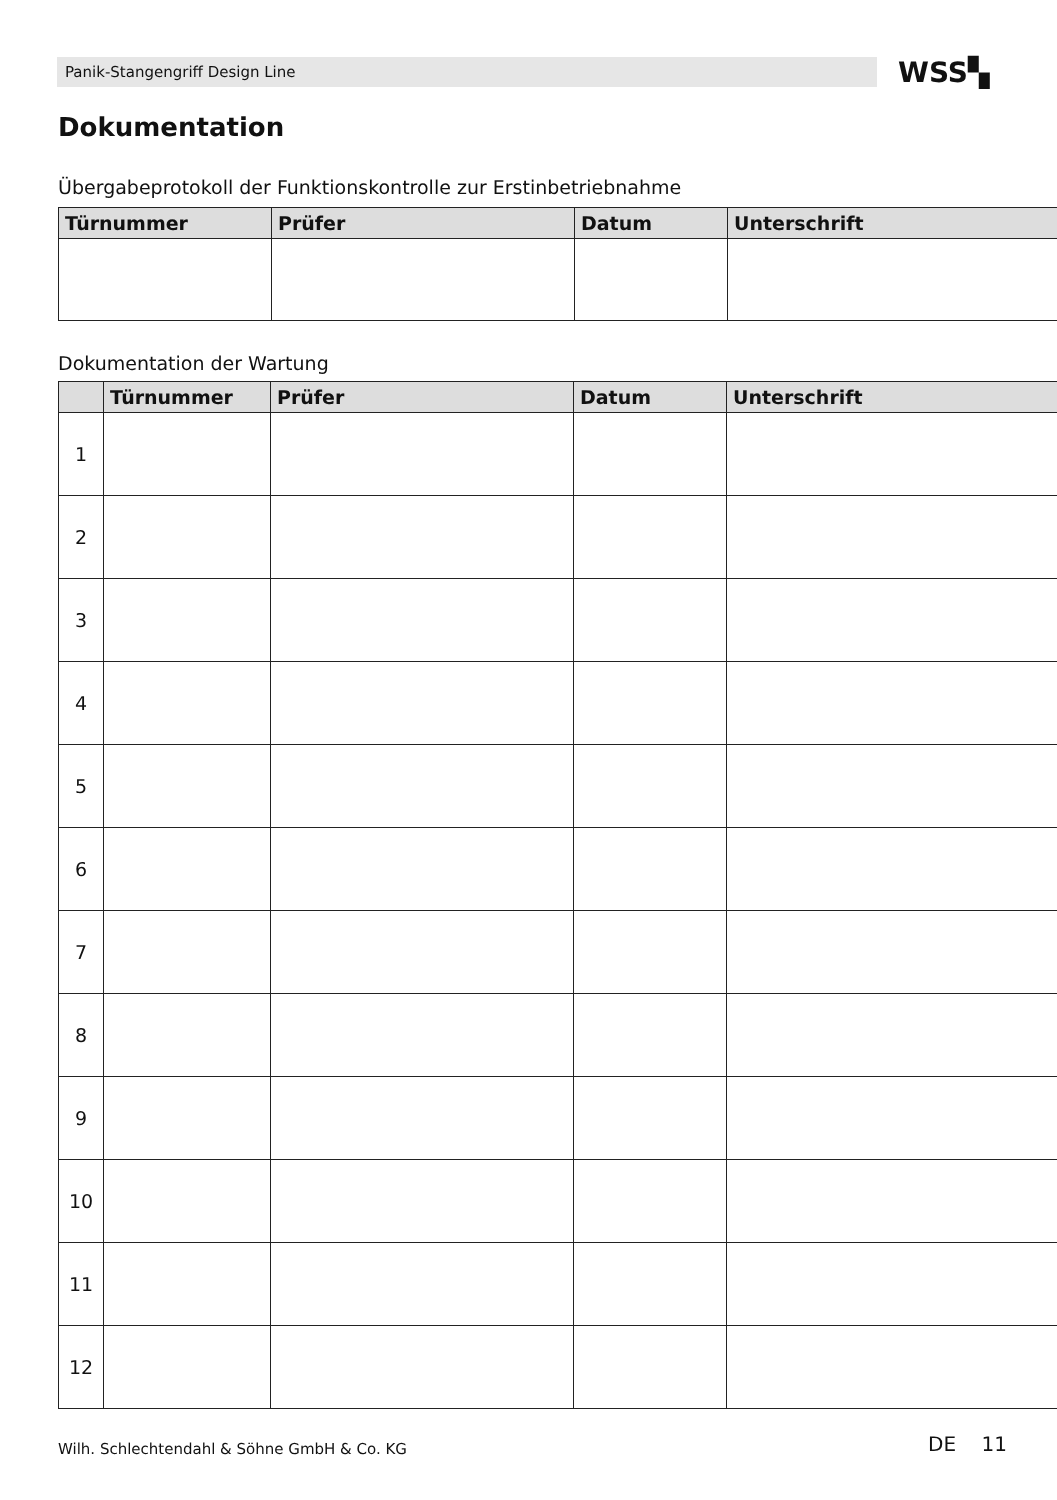Panik-Stangengriff Design Line WSS▚
Dokumentation
Übergabeprotokoll der Funktionskontrolle zur Erstinbetriebnahme
| Türnummer | Prüfer | Datum | Unterschrift |
| --- | --- | --- | --- |
Dokumentation der Wartung
| | Türnummer | Prüfer | Datum | Unterschrift |
| --- | --- | --- | --- | --- |
| 1 | | | | |
| 2 | | | | |
| 3 | | | | |
| 4 | | | | |
| 5 | | | | |
| 6 | | | | |
| 7 | | | | |
| 8 | | | | |
| 9 | | | | |
| 10 | | | | |
| 11 | | | | |
| 12 | | | | |
Wilh. Schlechtendahl & Söhne GmbH & Co. KG
DE 11